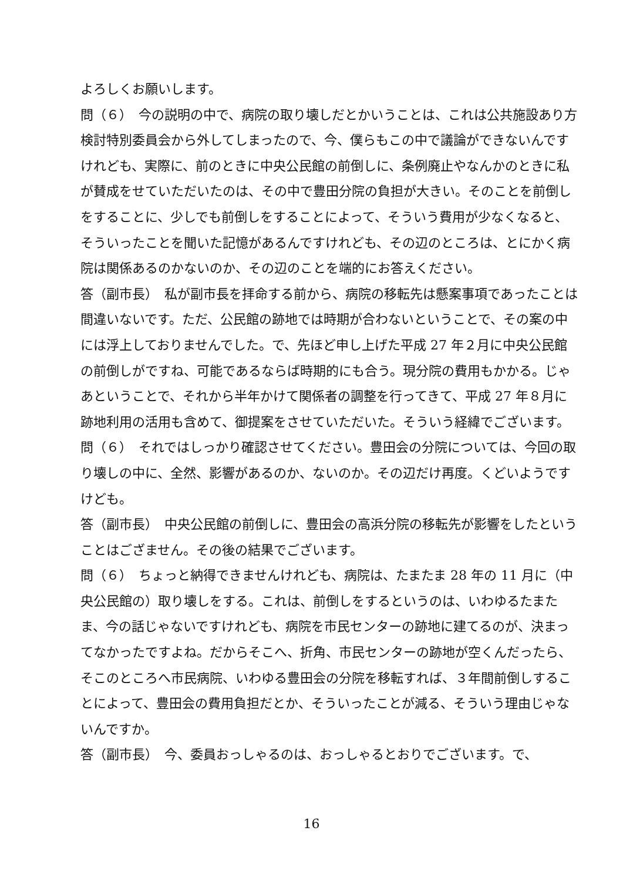よろしくお願いします。
問（６）　今の説明の中で、病院の取り壊しだとかいうことは、これは公共施設あり方検討特別委員会から外してしまったので、今、僕らもこの中で議論ができないんですけれども、実際に、前のときに中央公民館の前倒しに、条例廃止やなんかのときに私が賛成をせていただいたのは、その中で豊田分院の負担が大きい。そのことを前倒しをすることに、少しでも前倒しをすることによって、そういう費用が少なくなると、そういったことを聞いた記憶があるんですけれども、その辺のところは、とにかく病院は関係あるのかないのか、その辺のことを端的にお答えください。
答（副市長）　私が副市長を拝命する前から、病院の移転先は懸案事項であったことは間違いないです。ただ、公民館の跡地では時期が合わないということで、その案の中には浮上しておりませんでした。で、先ほど申し上げた平成 27 年２月に中央公民館の前倒しがですね、可能であるならば時期的にも合う。現分院の費用もかかる。じゃあということで、それから半年かけて関係者の調整を行ってきて、平成 27 年８月に跡地利用の活用も含めて、御提案をさせていただいた。そういう経緯でございます。
問（６）　それではしっかり確認させてください。豊田会の分院については、今回の取り壊しの中に、全然、影響があるのか、ないのか。その辺だけ再度。くどいようですけども。
答（副市長）　中央公民館の前倒しに、豊田会の高浜分院の移転先が影響をしたということはござません。その後の結果でございます。
問（６）　ちょっと納得できませんけれども、病院は、たまたま 28 年の 11 月に（中央公民館の）取り壊しをする。これは、前倒しをするというのは、いわゆるたまたま、今の話じゃないですけれども、病院を市民センターの跡地に建てるのが、決まってなかったですよね。だからそこへ、折角、市民センターの跡地が空くんだったら、そこのところへ市民病院、いわゆる豊田会の分院を移転すれば、３年間前倒しすることによって、豊田会の費用負担だとか、そういったことが減る、そういう理由じゃないんですか。
答（副市長）　今、委員おっしゃるのは、おっしゃるとおりでございます。で、
16